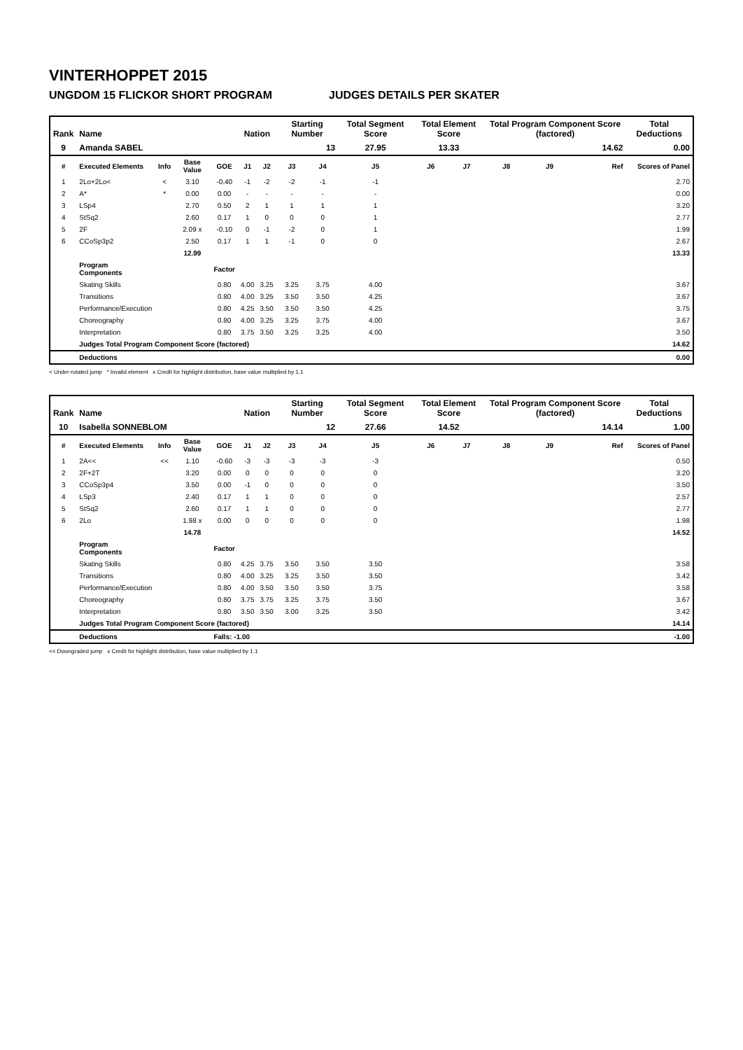VINTERHOPPET 2015
UNGDOM 15 FLICKOR SHORT PROGRAM JUDGES DETAILS PER SKATER
| Rank | Name | | | | Nation | | Starting Number | | Total Segment Score | Total Element Score | | Total Program Component Score (factored) | | | Total Deductions |
| --- | --- | --- | --- | --- | --- | --- | --- | --- | --- | --- | --- | --- | --- | --- | --- |
| 9 | Amanda SABEL | | | | | | 13 | | 27.95 | 13.33 | | 14.62 | | | 0.00 |
| # | Executed Elements | Info | Base Value | GOE | J1 | J2 | J3 | J4 | J5 | J6 | J7 | J8 | J9 | Ref | Scores of Panel |
| 1 | 2Lo+2Lo< | < | 3.10 | -0.40 | -1 | -2 | -2 | -1 | -1 | | | | | | 2.70 |
| 2 | A* | * | 0.00 | 0.00 | - | - | - | - | - | | | | | | 0.00 |
| 3 | LSp4 | | 2.70 | 0.50 | 2 | 1 | 1 | 1 | 1 | | | | | | 3.20 |
| 4 | StSq2 | | 2.60 | 0.17 | 1 | 0 | 0 | 0 | 1 | | | | | | 2.77 |
| 5 | 2F | | 2.09 x | -0.10 | 0 | -1 | -2 | 0 | 1 | | | | | | 1.99 |
| 6 | CCoSp3p2 | | 2.50 | 0.17 | 1 | 1 | -1 | 0 | 0 | | | | | | 2.67 |
| | | | 12.99 | | | | | | | | | | | | 13.33 |
| | Program Components | | | Factor | | | | | | | | | | | |
| | Skating Skills | | | 0.80 | 4.00 | 3.25 | 3.25 | 3.75 | 4.00 | | | | | | 3.67 |
| | Transitions | | | 0.80 | 4.00 | 3.25 | 3.50 | 3.50 | 4.25 | | | | | | 3.67 |
| | Performance/Execution | | | 0.80 | 4.25 | 3.50 | 3.50 | 3.50 | 4.25 | | | | | | 3.75 |
| | Choreography | | | 0.80 | 4.00 | 3.25 | 3.25 | 3.75 | 4.00 | | | | | | 3.67 |
| | Interpretation | | | 0.80 | 3.75 | 3.50 | 3.25 | 3.25 | 4.00 | | | | | | 3.50 |
| | Judges Total Program Component Score (factored) | | | | | | | | | | | | | | 14.62 |
| | Deductions | | | | | | | | | | | | | | 0.00 |
< Under-rotated jump * Invalid element x Credit for highlight distribution, base value multiplied by 1.1
| Rank | Name | | | | Nation | | Starting Number | | Total Segment Score | Total Element Score | | Total Program Component Score (factored) | | | Total Deductions |
| --- | --- | --- | --- | --- | --- | --- | --- | --- | --- | --- | --- | --- | --- | --- | --- |
| 10 | Isabella SONNEBLOM | | | | | | 12 | | 27.66 | 14.52 | | 14.14 | | | 1.00 |
| # | Executed Elements | Info | Base Value | GOE | J1 | J2 | J3 | J4 | J5 | J6 | J7 | J8 | J9 | Ref | Scores of Panel |
| 1 | 2A<< | << | 1.10 | -0.60 | -3 | -3 | -3 | -3 | -3 | | | | | | 0.50 |
| 2 | 2F+2T | | 3.20 | 0.00 | 0 | 0 | 0 | 0 | 0 | | | | | | 3.20 |
| 3 | CCoSp3p4 | | 3.50 | 0.00 | -1 | 0 | 0 | 0 | 0 | | | | | | 3.50 |
| 4 | LSp3 | | 2.40 | 0.17 | 1 | 1 | 0 | 0 | 0 | | | | | | 2.57 |
| 5 | StSq2 | | 2.60 | 0.17 | 1 | 1 | 0 | 0 | 0 | | | | | | 2.77 |
| 6 | 2Lo | | 1.98 x | 0.00 | 0 | 0 | 0 | 0 | 0 | | | | | | 1.98 |
| | | | 14.78 | | | | | | | | | | | | 14.52 |
| | Program Components | | | Factor | | | | | | | | | | | |
| | Skating Skills | | | 0.80 | 4.25 | 3.75 | 3.50 | 3.50 | 3.50 | | | | | | 3.58 |
| | Transitions | | | 0.80 | 4.00 | 3.25 | 3.25 | 3.50 | 3.50 | | | | | | 3.42 |
| | Performance/Execution | | | 0.80 | 4.00 | 3.50 | 3.50 | 3.50 | 3.75 | | | | | | 3.58 |
| | Choreography | | | 0.80 | 3.75 | 3.75 | 3.25 | 3.75 | 3.50 | | | | | | 3.67 |
| | Interpretation | | | 0.80 | 3.50 | 3.50 | 3.00 | 3.25 | 3.50 | | | | | | 3.42 |
| | Judges Total Program Component Score (factored) | | | | | | | | | | | | | | 14.14 |
| | Deductions | | | Falls: -1.00 | | | | | | | | | | | -1.00 |
<< Downgraded jump x Credit for highlight distribution, base value multiplied by 1.1